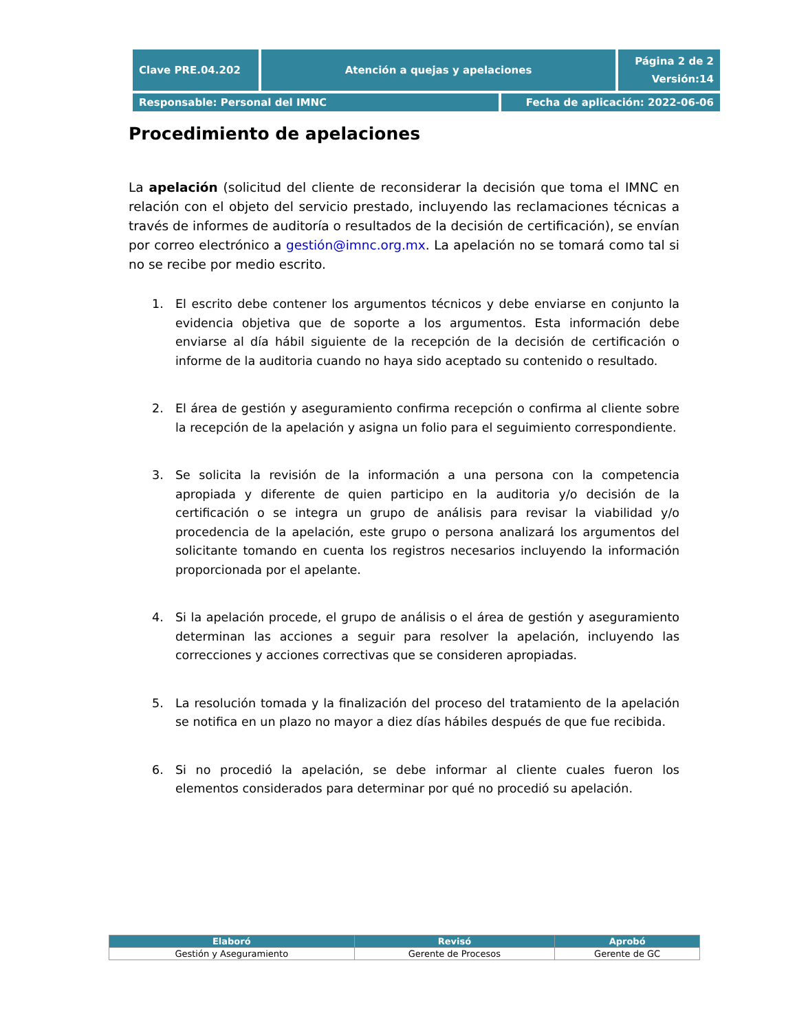| Clave PRE.04.202 | Atención a quejas y apelaciones | | Página 2 de 2 Versión:14 |
| Responsable: Personal del IMNC | | Fecha de aplicación: 2022-06-06 | |
Procedimiento de apelaciones
La apelación (solicitud del cliente de reconsiderar la decisión que toma el IMNC en relación con el objeto del servicio prestado, incluyendo las reclamaciones técnicas a través de informes de auditoría o resultados de la decisión de certificación), se envían por correo electrónico a gestión@imnc.org.mx. La apelación no se tomará como tal si no se recibe por medio escrito.
1. El escrito debe contener los argumentos técnicos y debe enviarse en conjunto la evidencia objetiva que de soporte a los argumentos. Esta información debe enviarse al día hábil siguiente de la recepción de la decisión de certificación o informe de la auditoria cuando no haya sido aceptado su contenido o resultado.
2. El área de gestión y aseguramiento confirma recepción o confirma al cliente sobre la recepción de la apelación y asigna un folio para el seguimiento correspondiente.
3. Se solicita la revisión de la información a una persona con la competencia apropiada y diferente de quien participo en la auditoria y/o decisión de la certificación o se integra un grupo de análisis para revisar la viabilidad y/o procedencia de la apelación, este grupo o persona analizará los argumentos del solicitante tomando en cuenta los registros necesarios incluyendo la información proporcionada por el apelante.
4. Si la apelación procede, el grupo de análisis o el área de gestión y aseguramiento determinan las acciones a seguir para resolver la apelación, incluyendo las correcciones y acciones correctivas que se consideren apropiadas.
5. La resolución tomada y la finalización del proceso del tratamiento de la apelación se notifica en un plazo no mayor a diez días hábiles después de que fue recibida.
6. Si no procedió la apelación, se debe informar al cliente cuales fueron los elementos considerados para determinar por qué no procedió su apelación.
| Elaboró | Revisó | Aprobó |
| --- | --- | --- |
| Gestión y Aseguramiento | Gerente de Procesos | Gerente de GC |